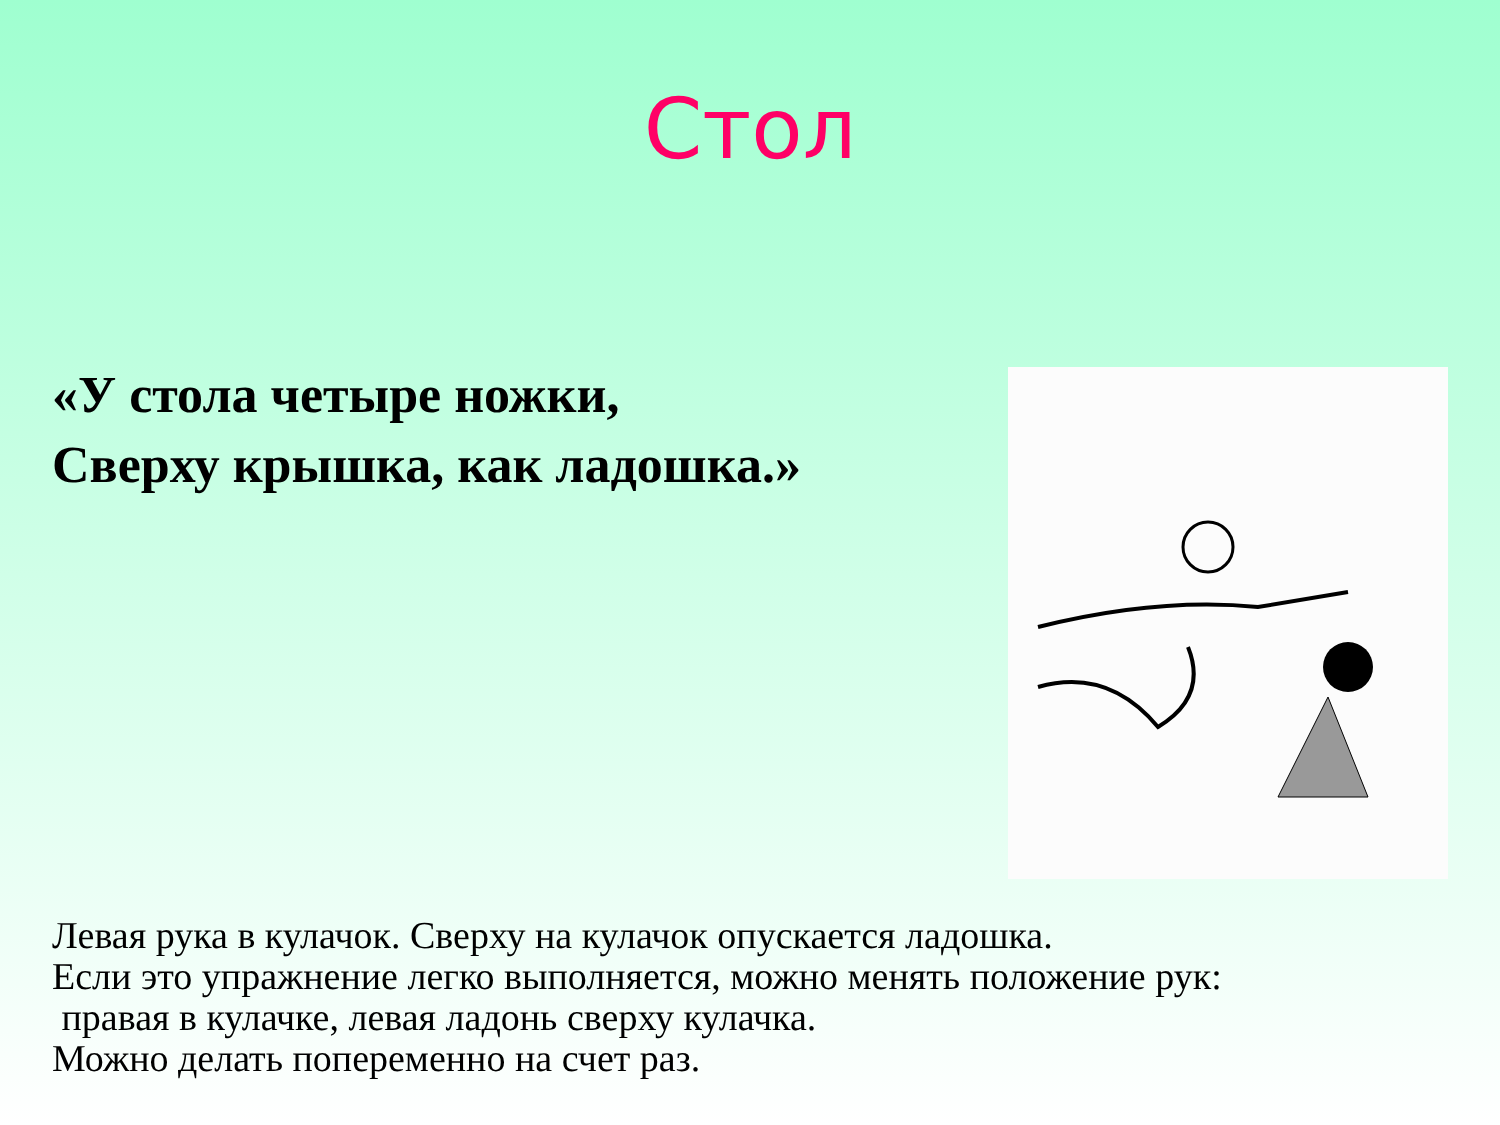Стол
«У стола четыре ножки,
Сверху крышка, как ладошка.»
Левая рука в кулачок. Сверху на кулачок опускается ладошка.
Если это упражнение легко выполняется, можно менять положение рук:
правая в кулачке, левая ладонь сверху кулачка.
Можно делать попеременно на счет раз.